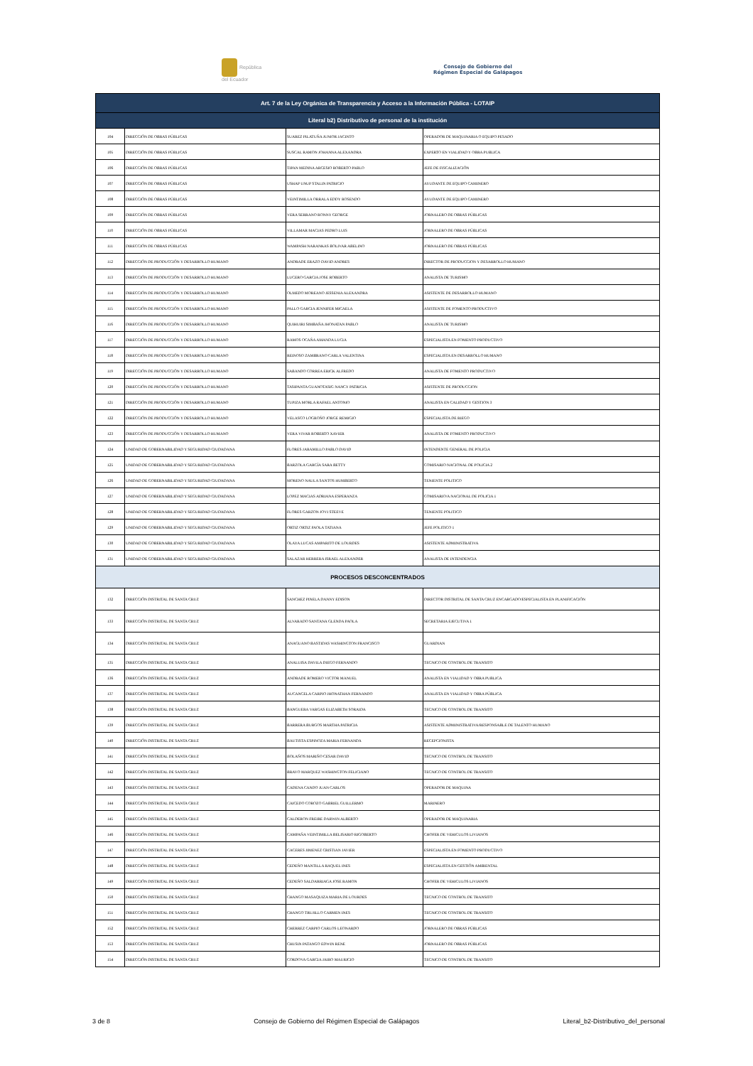República
del Ecuador
Consejo de Gobierno del
Régimen Especial de Galápagos
| Art. 7 de la Ley Orgánica de Transparencia y Acceso a la Información Pública - LOTAIP | | | |
| --- | --- | --- | --- |
| Literal b2) Distributivo de personal de la institución | | | |
| 104 | DIRECCIÓN DE OBRAS PÚBLICAS | SUAREZ PILATUÑA JUNIOR JACINTO | OPERADOR DE MAQUINARIA O EQUIPO PESADO |
| 105 | DIRECCIÓN DE OBRAS PÚBLICAS | SUSCAL RAMON JOHANNA ALEXANDRA | EXPERTO EN VIALIDAD Y OBRA PUBLICA |
| 106 | DIRECCIÓN DE OBRAS PÚBLICAS | TIPAN MEDINA ARCESIO ROBERTO PABLO | JEFE DE FISCALIZACIÓN |
| 107 | DIRECCIÓN DE OBRAS PÚBLICAS | USHAP UNUP STALIN PATRICIO | AYUDANTE DE EQUIPO CAMINERO |
| 108 | DIRECCIÓN DE OBRAS PÚBLICAS | VEINTIMILLA ORRALA EDDY ROSENDO | AYUDANTE DE EQUIPO CAMINERO |
| 109 | DIRECCIÓN DE OBRAS PÚBLICAS | VERA SERRANO RONNY GEORGE | JORNALERO DE OBRAS PÚBLICAS |
| 110 | DIRECCIÓN DE OBRAS PÚBLICAS | VILLAMAR MACIAS PEDRO LUIS | JORNALERO DE OBRAS PÚBLICAS |
| 111 | DIRECCIÓN DE OBRAS PÚBLICAS | WAMPASH NARANKAS BOLIVAR ABELINO | JORNALERO DE OBRAS PÚBLICAS |
| 112 | DIRECCIÓN DE PRODUCCIÓN Y DESARROLLO HUMANO | ANDRADE ERAZO DAVID ANDRES | DIRECTOR DE PRODUCCION Y DESARROLLO HUMANO |
| 113 | DIRECCIÓN DE PRODUCCIÓN Y DESARROLLO HUMANO | LUCERO GARCIA JOSE ROBERTO | ANALISTA DE TURISMO |
| 114 | DIRECCIÓN DE PRODUCCIÓN Y DESARROLLO HUMANO | OLMEDO MOREANO JESSENIA ALEXANDRA | ASISTENTE DE DESARROLLO HUMANO |
| 115 | DIRECCIÓN DE PRODUCCIÓN Y DESARROLLO HUMANO | PALLO GARCIA JENNIFER MICAELA | ASISTENTE DE FOMENTO PRODUCTIVO |
| 116 | DIRECCIÓN DE PRODUCCIÓN Y DESARROLLO HUMANO | QUIHUIRI SIMBAÑA JHONATAN PABLO | ANALISTA DE TURISMO |
| 117 | DIRECCIÓN DE PRODUCCIÓN Y DESARROLLO HUMANO | RAMOS OCAÑA AMANDA LUCIA | ESPECIALISTA EN FOMENTO PRODUCTIVO |
| 118 | DIRECCIÓN DE PRODUCCIÓN Y DESARROLLO HUMANO | REINOSO ZAMBRANO CARLA VALENTINA | ESPECIALISTA EN DESARROLLO HUMANO |
| 119 | DIRECCIÓN DE PRODUCCIÓN Y DESARROLLO HUMANO | SABANDO CORREA ERICK ALFREDO | ANALISTA DE FOMENTO PRODUCTIVO |
| 120 | DIRECCIÓN DE PRODUCCIÓN Y DESARROLLO HUMANO | TASIPANTA GUANOTASIG NANCY PATRICIA | ASISTENTE DE PRODUCCION |
| 121 | DIRECCIÓN DE PRODUCCIÓN Y DESARROLLO HUMANO | TUPIZA MORLA RAFAEL ANTONIO | ANALISTA EN CALIDAD Y GESTION 3 |
| 122 | DIRECCIÓN DE PRODUCCIÓN Y DESARROLLO HUMANO | VELASCO LOGROÑO JORGE REMIGIO | ESPECIALISTA DE RIEGO |
| 123 | DIRECCIÓN DE PRODUCCIÓN Y DESARROLLO HUMANO | VERA VIVAR ROBERTO XAVIER | ANALISTA DE FOMENTO PRODUCTIVO |
| 124 | UNIDAD DE GOBERNABILIDAD Y SEGURIDAD CIUDADANA | FLORES JARAMILLO PABLO DAVID | INTENDENTE GENERAL DE POLICIA |
| 125 | UNIDAD DE GOBERNABILIDAD Y SEGURIDAD CIUDADANA | BARZOLA GARCÍA SARA BETTY | COMISARIO NACIONAL DE POLICIA 2 |
| 126 | UNIDAD DE GOBERNABILIDAD Y SEGURIDAD CIUDADANA | MORENO NAULA SANTOS HUMBERTO | TENIENTE POLITICO |
| 127 | UNIDAD DE GOBERNABILIDAD Y SEGURIDAD CIUDADANA | LOPEZ MACIAS ADRIANA ESPERANZA | COMISARIO/A NACIONAL DE POLICIA 1 |
| 128 | UNIDAD DE GOBERNABILIDAD Y SEGURIDAD CIUDADANA | FLORES GARZON JOVI STEEVE | TENIENTE POLITICO |
| 129 | UNIDAD DE GOBERNABILIDAD Y SEGURIDAD CIUDADANA | ORTIZ ORTIZ PAOLA TATIANA | JEFE POLITICO 1 |
| 130 | UNIDAD DE GOBERNABILIDAD Y SEGURIDAD CIUDADANA | OLAYA LUCAS AMPARITO DE LOURDES | ASISTENTE ADMINISTRATIVA |
| 131 | UNIDAD DE GOBERNABILIDAD Y SEGURIDAD CIUDADANA | SALAZAR HERRERA ISRAEL ALEXANDER | ANALISTA DE INTENDENCIA |
| PROCESOS DESCONCENTRADOS | | | |
| 132 | DIRECCIÓN DISTRITAL DE SANTA CRUZ | SANCHEZ PINELA DANNY EDISON | DIRECTOR DISTRITAL DE SANTA CRUZ ENCARGADO/ESPECIALISTA EN PLANIFICACIÓN |
| 133 | DIRECCIÓN DISTRITAL DE SANTA CRUZ | ALVARADO SANTANA GLENDA PAOLA | SECRETARIA EJECUTIVA 1 |
| 134 | DIRECCIÓN DISTRITAL DE SANTA CRUZ | ANAGUANO BASTIDAS WASHINGTON FRANCISCO | GUARDIAN |
| 135 | DIRECCIÓN DISTRITAL DE SANTA CRUZ | ANALUISA DAVILA DIEGO FERNANDO | TECNICO DE CONTROL DE TRANSITO |
| 136 | DIRECCIÓN DISTRITAL DE SANTA CRUZ | ANDRADE ROMERO VICTOR MANUEL | ANALISTA EN VIALIDAD Y OBRA PUBLICA |
| 137 | DIRECCIÓN DISTRITAL DE SANTA CRUZ | AUCANCELA CARPIO JHONATHAN FERNANDO | ANALISTA EN VIALIDAD Y OBRA PÚBLICA |
| 138 | DIRECCIÓN DISTRITAL DE SANTA CRUZ | BANGUERA VARGAS ELIZABETH SORAIDA | TECNICO DE CONTROL DE TRANSITO |
| 139 | DIRECCIÓN DISTRITAL DE SANTA CRUZ | BARRERA BURGOS MARTHA PATRICIA | ASISTENTE ADMINISTRATIVA/RESPONSABLE DE TALENTO HUMANO |
| 140 | DIRECCIÓN DISTRITAL DE SANTA CRUZ | BAUTISTA ESPINOZA MARIA FERNANDA | RECEPCIONISTA |
| 141 | DIRECCIÓN DISTRITAL DE SANTA CRUZ | BOLAÑOS MARIÑO CESAR DAVID | TECNICO DE CONTROL DE TRANSITO |
| 142 | DIRECCIÓN DISTRITAL DE SANTA CRUZ | BRAVO MARQUEZ WASHINGTON FELICIANO | TECNICO DE CONTROL DE TRANSITO |
| 143 | DIRECCIÓN DISTRITAL DE SANTA CRUZ | CADENA CANDO JUAN CARLOS | OPERADOR DE MAQUINA |
| 144 | DIRECCIÓN DISTRITAL DE SANTA CRUZ | CAICEDO COROZO GABRIEL GUILLERMO | MARINERO |
| 145 | DIRECCIÓN DISTRITAL DE SANTA CRUZ | CALDERON FREIRE DARWIN ALBERTO | OPERADOR DE MAQUINARIA |
| 146 | DIRECCIÓN DISTRITAL DE SANTA CRUZ | CAMPAÑA VEINTIMILLA BELISARIO RIGOBERTO | CHOFER DE VEHICULOS LIVIANOS |
| 147 | DIRECCIÓN DISTRITAL DE SANTA CRUZ | CACERES JIMENEZ CRISTIAN JAVIER | ESPECIALISTA EN FOMENTO PRODUCTIVO |
| 148 | DIRECCIÓN DISTRITAL DE SANTA CRUZ | CEDEÑO MANTILLA RAQUEL INES | ESPECIALISTA EN GESTIÓN AMBIENTAL |
| 149 | DIRECCIÓN DISTRITAL DE SANTA CRUZ | CEDEÑO SALDARRIAGA JOSE RAMON | CHOFER DE VEHICULOS LIVIANOS |
| 150 | DIRECCIÓN DISTRITAL DE SANTA CRUZ | CHANGO MASAQUIZA MARIA DE LOURDES | TECNICO DE CONTROL DE TRANSITO |
| 151 | DIRECCIÓN DISTRITAL DE SANTA CRUZ | CHANGO TRUJILLO CARMEN INES | TECNICO DE CONTROL DE TRANSITO |
| 152 | DIRECCIÓN DISTRITAL DE SANTA CRUZ | CHERREZ CARPIO CARLOS LEONARDO | JORNALERO DE OBRAS PÚBLICAS |
| 153 | DIRECCIÓN DISTRITAL DE SANTA CRUZ | CHUSIN PATANGO EDWIN RENE | JORNALERO DE OBRAS PÚBLICAS |
| 154 | DIRECCIÓN DISTRITAL DE SANTA CRUZ | CORDOVA GARCIA JAIRO MAURICIO | TECNICO DE CONTROL DE TRANSITO |
3 de 8 Consejo de Gobierno del Régimen Especial de Galápagos Literal_b2-Distributivo_del_personal